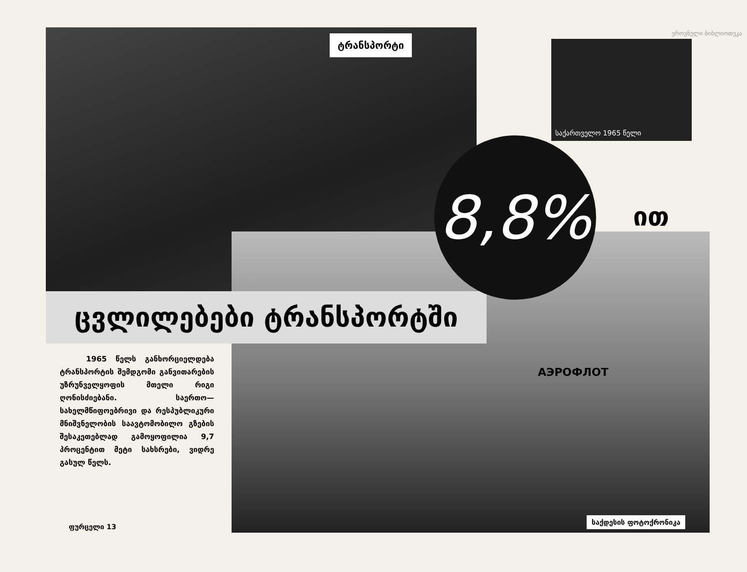ეროვნული ბიბლიოთეკა ტრანსპორტი საქართველო 1965 წელი
ცვლილებები ტრანსპორტში
8,8%
ით
АЭРОФЛОТ
1965 წელს განხორციელდება ტრანსპორტის შემდგომი განვითარების უზრუნველყოფის მთელი რიგი ღონისძიებანი. საერთო—სახელმწიფოებრივი და რესპუბლიკური მნიშვნელობის საავტომობილო გზების შესაკეთებლად გამოყოფილია 9,7 პროცენტით მეტი სახსრები, ვიდრე გასულ წელს.
ფურცელი 13
საქდესის ფოტოქრონიკა